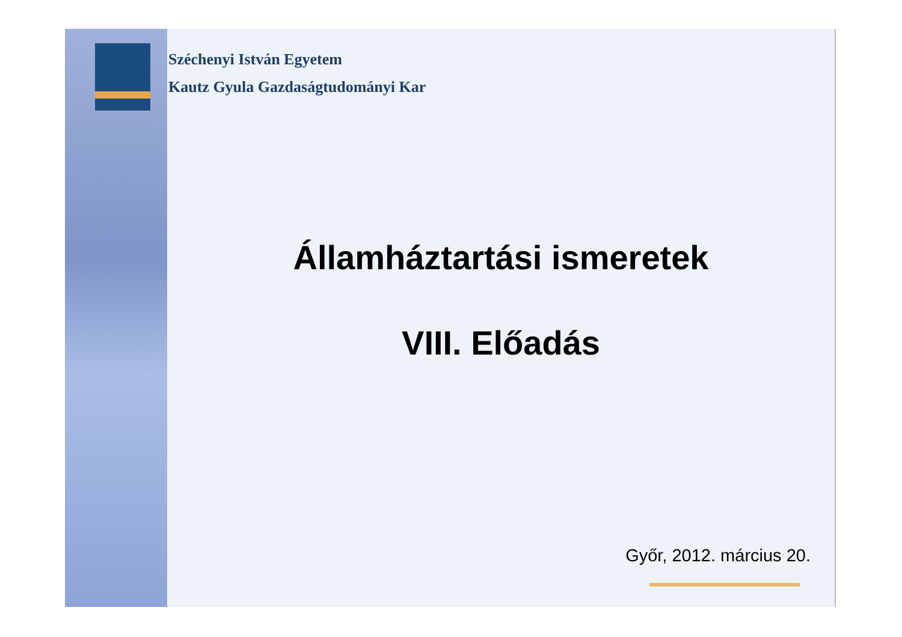Széchenyi István Egyetem
Kautz Gyula Gazdaságtudományi Kar
Államháztartási ismeretek
VIII. Előadás
Győr, 2012. március 20.